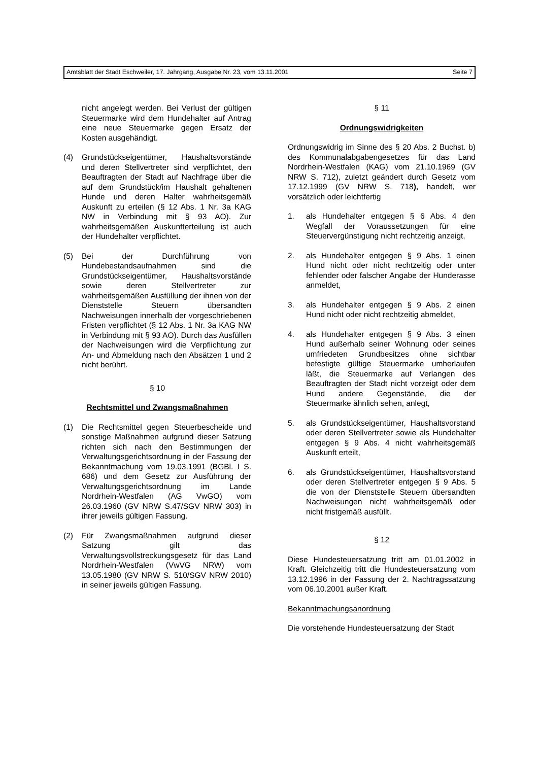Amtsblatt der Stadt Eschweiler, 17. Jahrgang, Ausgabe Nr. 23, vom 13.11.2001 Seite 7
nicht angelegt werden. Bei Verlust der gültigen Steuermarke wird dem Hundehalter auf Antrag eine neue Steuermarke gegen Ersatz der Kosten ausgehändigt.
(4) Grundstückseigentümer, Haushaltsvorstände und deren Stellvertreter sind verpflichtet, den Beauftragten der Stadt auf Nachfrage über die auf dem Grundstück/im Haushalt gehaltenen Hunde und deren Halter wahrheitsgemäß Auskunft zu erteilen (§ 12 Abs. 1 Nr. 3a KAG NW in Verbindung mit § 93 AO). Zur wahrheitsgemäßen Auskunfterteilung ist auch der Hundehalter verpflichtet.
(5) Bei der Durchführung von Hundebestandsaufnahmen sind die Grundstückseigentümer, Haushaltsvorstände sowie deren Stellvertreter zur wahrheitsgemäßen Ausfüllung der ihnen von der Dienststelle Steuern übersandten Nachweisungen innerhalb der vorgeschriebenen Fristen verpflichtet (§ 12 Abs. 1 Nr. 3a KAG NW in Verbindung mit § 93 AO). Durch das Ausfüllen der Nachweisungen wird die Verpflichtung zur An- und Abmeldung nach den Absätzen 1 und 2 nicht berührt.
§ 10
Rechtsmittel und Zwangsmaßnahmen
(1) Die Rechtsmittel gegen Steuerbescheide und sonstige Maßnahmen aufgrund dieser Satzung richten sich nach den Bestimmungen der Verwaltungsgerichtsordnung in der Fassung der Bekanntmachung vom 19.03.1991 (BGBl. I S. 686) und dem Gesetz zur Ausführung der Verwaltungsgerichtsordnung im Lande Nordrhein-Westfalen (AG VwGO) vom 26.03.1960 (GV NRW S.47/SGV NRW 303) in ihrer jeweils gültigen Fassung.
(2) Für Zwangsmaßnahmen aufgrund dieser Satzung gilt das Verwaltungsvollstreckungsgesetz für das Land Nordrhein-Westfalen (VwVG NRW) vom 13.05.1980 (GV NRW S. 510/SGV NRW 2010) in seiner jeweils gültigen Fassung.
§ 11
Ordnungswidrigkeiten
Ordnungswidrig im Sinne des § 20 Abs. 2 Buchst. b) des Kommunalabgabengesetzes für das Land Nordrhein-Westfalen (KAG) vom 21.10.1969 (GV NRW S. 712), zuletzt geändert durch Gesetz vom 17.12.1999 (GV NRW S. 718), handelt, wer vorsätzlich oder leichtfertig
1. als Hundehalter entgegen § 6 Abs. 4 den Wegfall der Voraussetzungen für eine Steuervergünstigung nicht rechtzeitig anzeigt,
2. als Hundehalter entgegen § 9 Abs. 1 einen Hund nicht oder nicht rechtzeitig oder unter fehlender oder falscher Angabe der Hunderasse anmeldet,
3. als Hundehalter entgegen § 9 Abs. 2 einen Hund nicht oder nicht rechtzeitig abmeldet,
4. als Hundehalter entgegen § 9 Abs. 3 einen Hund außerhalb seiner Wohnung oder seines umfriedeten Grundbesitzes ohne sichtbar befestigte gültige Steuermarke umherlaufen läßt, die Steuermarke auf Verlangen des Beauftragten der Stadt nicht vorzeigt oder dem Hund andere Gegenstände, die der Steuermarke ähnlich sehen, anlegt,
5. als Grundstückseigentümer, Haushaltsvorstand oder deren Stellvertreter sowie als Hundehalter entgegen § 9 Abs. 4 nicht wahrheitsgemäß Auskunft erteilt,
6. als Grundstückseigentümer, Haushaltsvorstand oder deren Stellvertreter entgegen § 9 Abs. 5 die von der Dienststelle Steuern übersandten Nachweisungen nicht wahrheitsgemäß oder nicht fristgemäß ausfüllt.
§ 12
Diese Hundesteuersatzung tritt am 01.01.2002 in Kraft. Gleichzeitig tritt die Hundesteuersatzung vom 13.12.1996 in der Fassung der 2. Nachtragssatzung vom 06.10.2001 außer Kraft.
Bekanntmachungsanordnung
Die vorstehende Hundesteuersatzung der Stadt